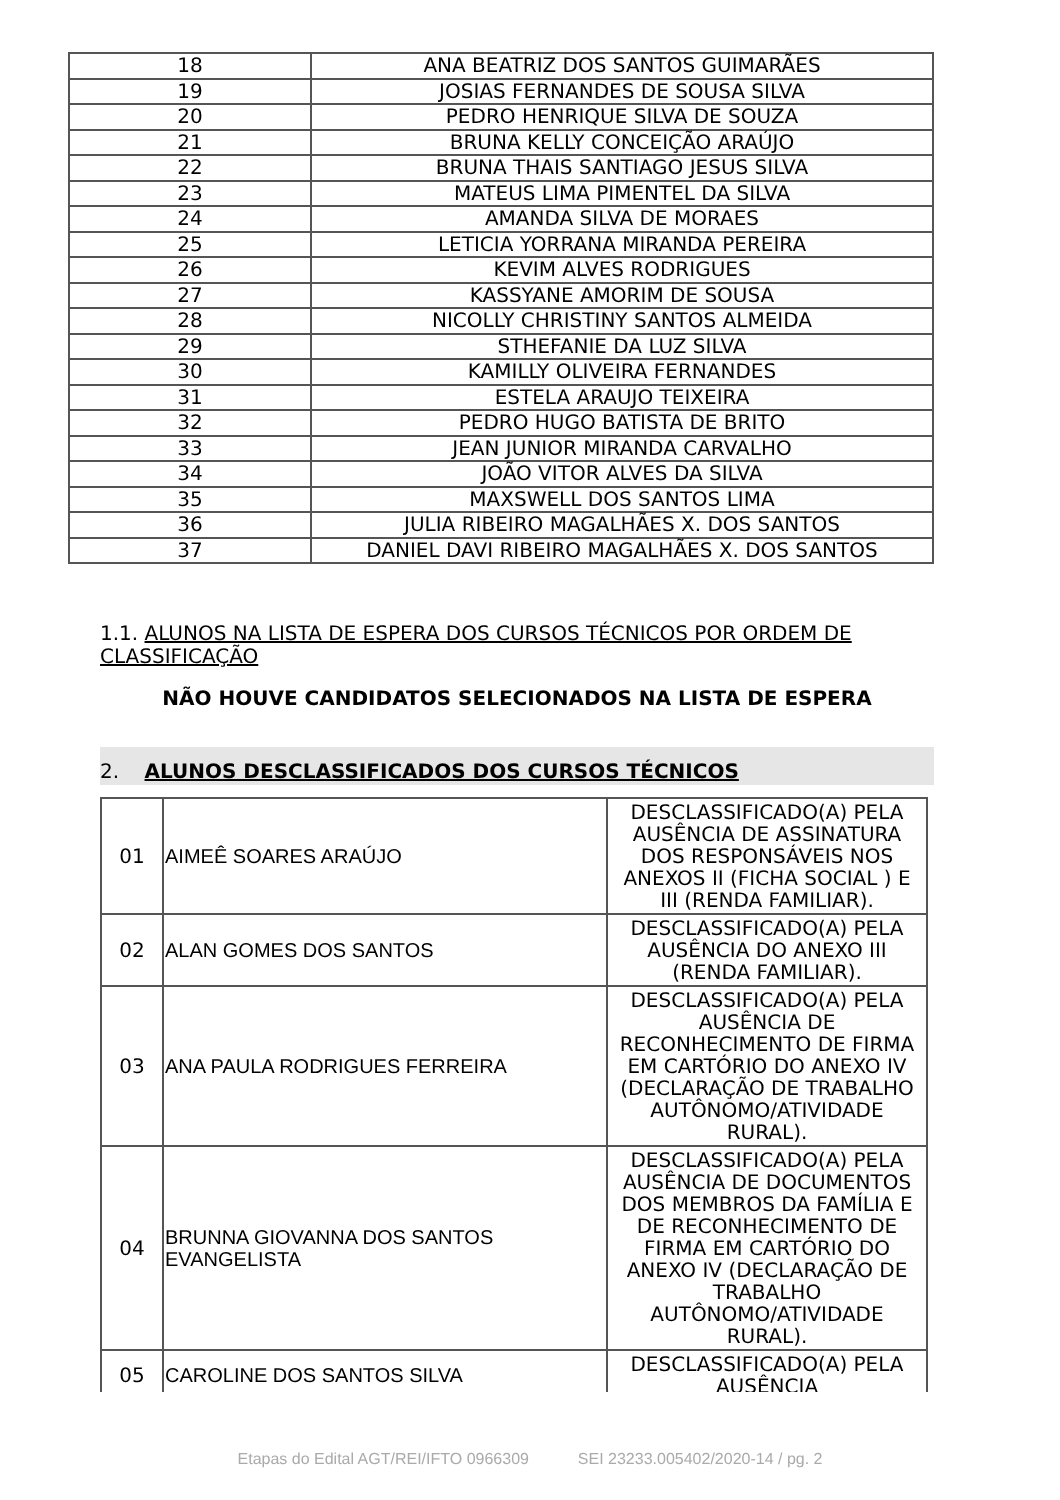| 18 | ANA BEATRIZ DOS SANTOS GUIMARÃES |
| 19 | JOSIAS FERNANDES DE SOUSA SILVA |
| 20 | PEDRO HENRIQUE SILVA DE SOUZA |
| 21 | BRUNA KELLY CONCEIÇÃO ARAÚJO |
| 22 | BRUNA THAIS SANTIAGO JESUS SILVA |
| 23 | MATEUS LIMA PIMENTEL DA SILVA |
| 24 | AMANDA SILVA DE MORAES |
| 25 | LETICIA YORRANA MIRANDA PEREIRA |
| 26 | KEVIM ALVES RODRIGUES |
| 27 | KASSYANE AMORIM DE SOUSA |
| 28 | NICOLLY CHRISTINY SANTOS ALMEIDA |
| 29 | STHEFANIE DA LUZ SILVA |
| 30 | KAMILLY OLIVEIRA FERNANDES |
| 31 | ESTELA ARAUJO TEIXEIRA |
| 32 | PEDRO HUGO BATISTA DE BRITO |
| 33 | JEAN JUNIOR MIRANDA CARVALHO |
| 34 | JOÃO VITOR ALVES DA SILVA |
| 35 | MAXSWELL DOS SANTOS LIMA |
| 36 | JULIA RIBEIRO MAGALHÃES X. DOS SANTOS |
| 37 | DANIEL DAVI RIBEIRO MAGALHÃES X. DOS SANTOS |
1.1. ALUNOS NA LISTA DE ESPERA DOS CURSOS TÉCNICOS POR ORDEM DE CLASSIFICAÇÃO
NÃO HOUVE CANDIDATOS SELECIONADOS NA LISTA DE ESPERA
2. ALUNOS DESCLASSIFICADOS DOS CURSOS TÉCNICOS
| 01 | AIMEÊ SOARES ARAÚJO | DESCLASSIFICADO(A) PELA AUSÊNCIA DE ASSINATURA DOS RESPONSÁVEIS NOS ANEXOS II (FICHA SOCIAL ) E III (RENDA FAMILIAR). |
| 02 | ALAN GOMES DOS SANTOS | DESCLASSIFICADO(A) PELA AUSÊNCIA DO ANEXO III (RENDA FAMILIAR). |
| 03 | ANA PAULA RODRIGUES FERREIRA | DESCLASSIFICADO(A) PELA AUSÊNCIA DE RECONHECIMENTO DE FIRMA EM CARTÓRIO DO ANEXO IV (DECLARAÇÃO DE TRABALHO AUTÔNOMO/ATIVIDADE RURAL). |
| 04 | BRUNNA GIOVANNA DOS SANTOS EVANGELISTA | DESCLASSIFICADO(A) PELA AUSÊNCIA DE DOCUMENTOS DOS MEMBROS DA FAMÍLIA E DE RECONHECIMENTO DE FIRMA EM CARTÓRIO DO ANEXO IV (DECLARAÇÃO DE TRABALHO AUTÔNOMO/ATIVIDADE RURAL). |
| 05 | CAROLINE DOS SANTOS SILVA | DESCLASSIFICADO(A) PELA AUSÊNCIA |
Etapas do Edital AGT/REI/IFTO 0966309 SEI 23233.005402/2020-14 / pg. 2